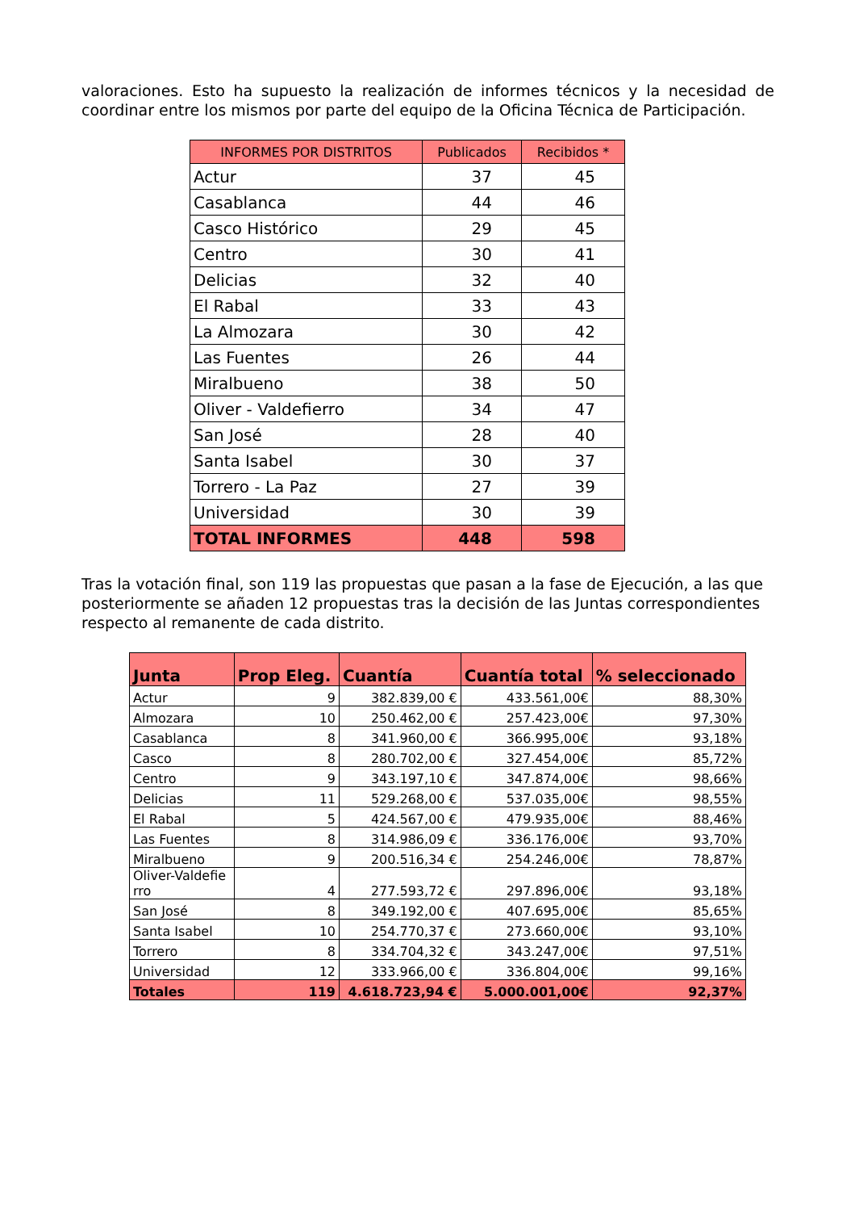valoraciones. Esto ha supuesto la realización de informes técnicos y la necesidad de coordinar entre los mismos por parte del equipo de la Oficina Técnica de Participación.
| INFORMES POR DISTRITOS | Publicados | Recibidos * |
| --- | --- | --- |
| Actur | 37 | 45 |
| Casablanca | 44 | 46 |
| Casco Histórico | 29 | 45 |
| Centro | 30 | 41 |
| Delicias | 32 | 40 |
| El Rabal | 33 | 43 |
| La Almozara | 30 | 42 |
| Las Fuentes | 26 | 44 |
| Miralbueno | 38 | 50 |
| Oliver - Valdefierro | 34 | 47 |
| San José | 28 | 40 |
| Santa Isabel | 30 | 37 |
| Torrero - La Paz | 27 | 39 |
| Universidad | 30 | 39 |
| TOTAL INFORMES | 448 | 598 |
Tras la votación final, son 119 las propuestas que pasan a la fase de Ejecución, a las que posteriormente se añaden 12 propuestas tras la decisión de las Juntas correspondientes respecto al remanente de cada distrito.
| Junta | Prop Eleg. | Cuantía | Cuantía total | % seleccionado |
| --- | --- | --- | --- | --- |
| Actur | 9 | 382.839,00 € | 433.561,00€ | 88,30% |
| Almozara | 10 | 250.462,00 € | 257.423,00€ | 97,30% |
| Casablanca | 8 | 341.960,00 € | 366.995,00€ | 93,18% |
| Casco | 8 | 280.702,00 € | 327.454,00€ | 85,72% |
| Centro | 9 | 343.197,10 € | 347.874,00€ | 98,66% |
| Delicias | 11 | 529.268,00 € | 537.035,00€ | 98,55% |
| El Rabal | 5 | 424.567,00 € | 479.935,00€ | 88,46% |
| Las Fuentes | 8 | 314.986,09 € | 336.176,00€ | 93,70% |
| Miralbueno | 9 | 200.516,34 € | 254.246,00€ | 78,87% |
| Oliver-Valdefie rro | 4 | 277.593,72 € | 297.896,00€ | 93,18% |
| San José | 8 | 349.192,00 € | 407.695,00€ | 85,65% |
| Santa Isabel | 10 | 254.770,37 € | 273.660,00€ | 93,10% |
| Torrero | 8 | 334.704,32 € | 343.247,00€ | 97,51% |
| Universidad | 12 | 333.966,00 € | 336.804,00€ | 99,16% |
| Totales | 119 | 4.618.723,94 € | 5.000.001,00€ | 92,37% |